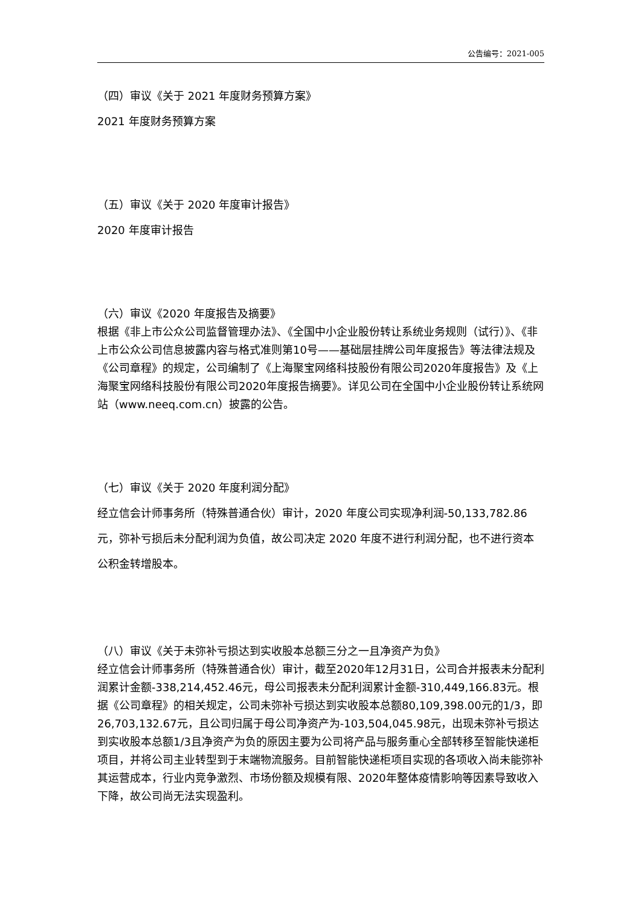公告编号：2021-005
（四）审议《关于 2021 年度财务预算方案》
2021 年度财务预算方案
（五）审议《关于 2020 年度审计报告》
2020 年度审计报告
（六）审议《2020 年度报告及摘要》
根据《非上市公众公司监督管理办法》、《全国中小企业股份转让系统业务规则（试行）》、《非上市公众公司信息披露内容与格式准则第10号——基础层挂牌公司年度报告》等法律法规及《公司章程》的规定，公司编制了《上海聚宝网络科技股份有限公司2020年度报告》及《上海聚宝网络科技股份有限公司2020年度报告摘要》。详见公司在全国中小企业股份转让系统网站（www.neeq.com.cn）披露的公告。
（七）审议《关于 2020 年度利润分配》
经立信会计师事务所（特殊普通合伙）审计，2020 年度公司实现净利润-50,133,782.86 元，弥补亏损后未分配利润为负值，故公司决定 2020 年度不进行利润分配，也不进行资本公积金转增股本。
（八）审议《关于未弥补亏损达到实收股本总额三分之一且净资产为负》
经立信会计师事务所（特殊普通合伙）审计，截至2020年12月31日，公司合并报表未分配利润累计金额-338,214,452.46元，母公司报表未分配利润累计金额-310,449,166.83元。根据《公司章程》的相关规定，公司未弥补亏损达到实收股本总额80,109,398.00元的1/3，即26,703,132.67元，且公司归属于母公司净资产为-103,504,045.98元，出现未弥补亏损达到实收股本总额1/3且净资产为负的原因主要为公司将产品与服务重心全部转移至智能快递柜项目，并将公司主业转型到于末端物流服务。目前智能快递柜项目实现的各项收入尚未能弥补其运营成本，行业内竞争激烈、市场份额及规模有限、2020年整体疫情影响等因素导致收入下降，故公司尚无法实现盈利。